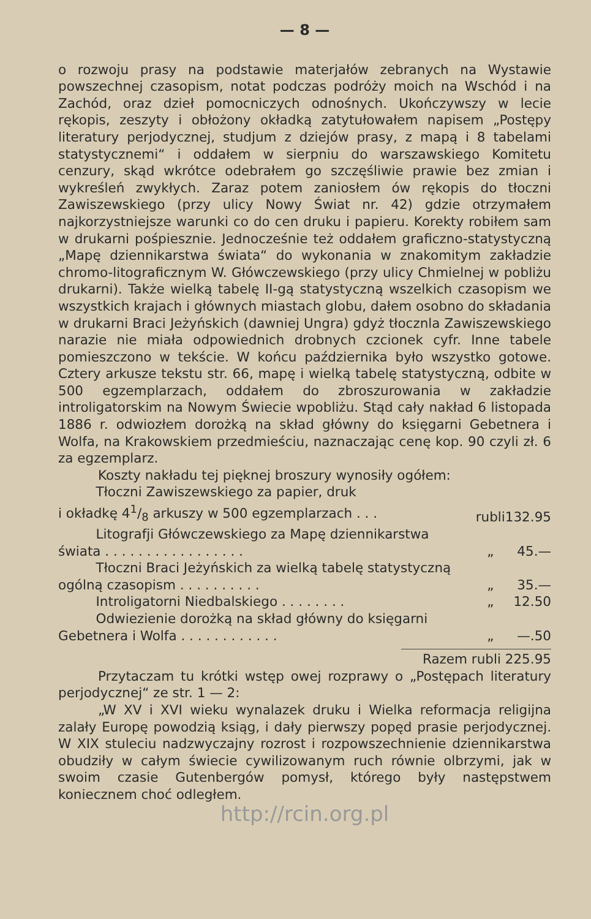— 8 —
o rozwoju prasy na podstawie materjałów zebranych na Wystawie powszechnej czasopism, notat podczas podróży moich na Wschód i na Zachód, oraz dzieł pomocniczych odnośnych. Ukończywszy w lecie rękopis, zeszyty i obłożony okładką zatytułowałem napisem „Postępy literatury perjodycznej, studjum z dziejów prasy, z mapą i 8 tabelami statystycznemi“ i oddałem w sierpniu do warszawskiego Komitetu cenzury, skąd wkrótce odebrałem go szczęśliwie prawie bez zmian i wykreśleń zwykłych. Zaraz potem zaniosłem ów rękopis do tłoczni Zawiszewskiego (przy ulicy Nowy Świat nr. 42) gdzie otrzymałem najkorzystniejsze warunki co do cen druku i papieru. Korekty robiłem sam w drukarni pośpiesznie. Jednocześnie też oddałem graficzno-statystyczną „Mapę dziennikarstwa świata“ do wykonania w znakomitym zakładzie chromo-litograficznym W. Główczewskiego (przy ulicy Chmielnej w pobliżu drukarni). Także wielką tabelę II-gą statystyczną wszelkich czasopism we wszystkich krajach i głównych miastach globu, dałem osobno do składania w drukarni Braci Jeżyńskich (dawniej Ungra) gdyż tłocznla Zawiszewskiego narazie nie miała odpowiednich drobnych czcionek cyfr. Inne tabele pomieszczono w tekście. W końcu października było wszystko gotowe. Cztery arkusze tekstu str. 66, mapę i wielką tabelę statystyczną, odbite w 500 egzemplarzach, oddałem do zbroszurowania w zakładzie introligatorskim na Nowym Świecie wpobliżu. Stąd cały nakład 6 listopada 1886 r. odwiozłem dorożką na skład główny do księgarni Gebetnera i Wolfa, na Krakowskiem przedmieściu, naznaczając cenę kop. 90 czyli zł. 6 za egzemplarz.
Koszty nakładu tej pięknej broszury wynosiły ogółem:
| Tłoczni Zawiszewskiego za papier, druk i okładkę 41/8 arkuszy w 500 egzemplarzach . . . | rubli | 132.95 |
| Litografji Główczewskiego za Mapę dziennikarstwa świata . . . . . . . . . . . . . . . . . | „ | 45.— |
| Tłoczni Braci Jeżyńskich za wielką tabelę statystyczną ogólną czasopism . . . . . . . . . . | „ | 35.— |
| Introligatorni Niedbalskiego . . . . . . . . | „ | 12.50 |
| Odwiezienie dorożką na skład główny do księgarni Gebetnera i Wolfa . . . . . . . . . . . . | „ | —.50 |
Razem rubli 225.95
Przytaczam tu krótki wstęp owej rozprawy o „Postępach literatury perjodycznej“ ze str. 1 — 2:
„W XV i XVI wieku wynalazek druku i Wielka reformacja religijna zalały Europę powodzią ksiąg, i dały pierwszy popęd prasie perjodycznej. W XIX stuleciu nadzwyczajny rozrost i rozpowszechnienie dziennikarstwa obudziły w całym świecie cywilizowanym ruch równie olbrzymi, jak w swoim czasie Gutenbergów pomysł, którego były następstwem koniecznem choć odległem.
http://rcin.org.pl